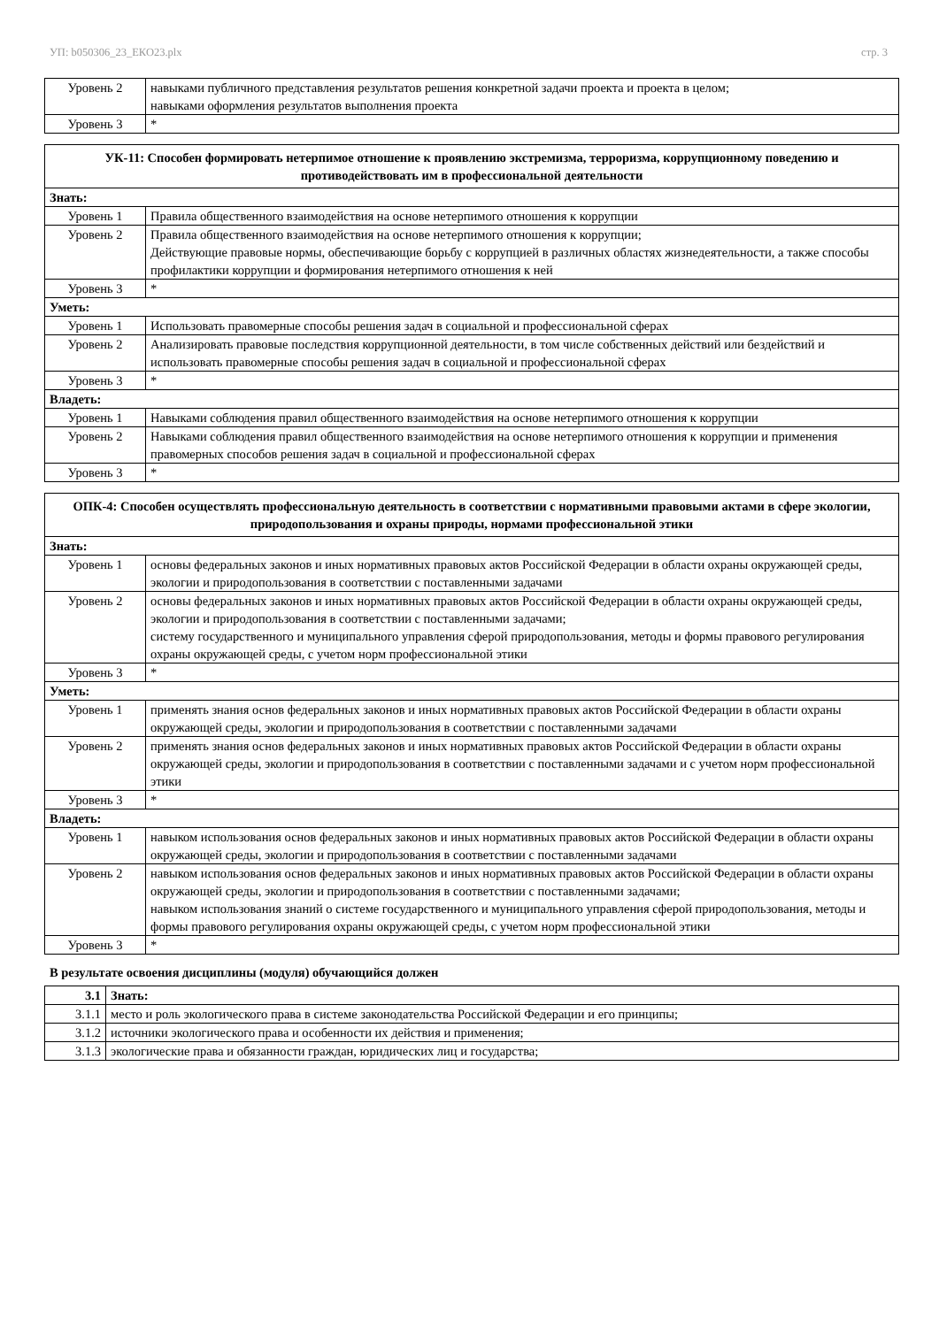УП: b050306_23_ЕКО23.plx стр. 3
| Уровень 2 | навыками публичного представления результатов решения конкретной задачи проекта и проекта в целом; навыками оформления результатов выполнения проекта |
| Уровень 3 | * |
| УК-11: Способен формировать нетерпимое отношение к проявлению экстремизма, терроризма, коррупционному поведению и противодействовать им в профессиональной деятельности | |
| --- | --- |
| Знать: | |
| Уровень 1 | Правила общественного взаимодействия на основе нетерпимого отношения к коррупции |
| Уровень 2 | Правила общественного взаимодействия на основе нетерпимого отношения к коррупции; Действующие правовые нормы, обеспечивающие борьбу с коррупцией в различных областях жизнедеятельности, а также способы профилактики коррупции и формирования нетерпимого отношения к ней |
| Уровень 3 | * |
| Уметь: | |
| Уровень 1 | Использовать правомерные способы решения задач в социальной и профессиональной сферах |
| Уровень 2 | Анализировать правовые последствия коррупционной деятельности, в том числе собственных действий или бездействий и использовать правомерные способы решения задач в социальной и профессиональной сферах |
| Уровень 3 | * |
| Владеть: | |
| Уровень 1 | Навыками соблюдения правил общественного взаимодействия на основе нетерпимого отношения к коррупции |
| Уровень 2 | Навыками соблюдения правил общественного взаимодействия на основе нетерпимого отношения к коррупции и применения правомерных способов решения задач в социальной и профессиональной сферах |
| Уровень 3 | * |
| ОПК-4: Способен осуществлять профессиональную деятельность в соответствии с нормативными правовыми актами в сфере экологии, природопользования и охраны природы, нормами профессиональной этики | |
| --- | --- |
| Знать: | |
| Уровень 1 | основы федеральных законов и иных нормативных правовых актов Российской Федерации в области охраны окружающей среды, экологии и природопользования в соответствии с поставленными задачами |
| Уровень 2 | основы федеральных законов и иных нормативных правовых актов Российской Федерации в области охраны окружающей среды, экологии и природопользования в соответствии с поставленными задачами; систему государственного и муниципального управления сферой природопользования, методы и формы правового регулирования охраны окружающей среды, с учетом норм профессиональной этики |
| Уровень 3 | * |
| Уметь: | |
| Уровень 1 | применять знания основ федеральных законов и иных нормативных правовых актов Российской Федерации в области охраны окружающей среды, экологии и природопользования в соответствии с поставленными задачами |
| Уровень 2 | применять знания основ федеральных законов и иных нормативных правовых актов Российской Федерации в области охраны окружающей среды, экологии и природопользования в соответствии с поставленными задачами и с учетом норм профессиональной этики |
| Уровень 3 | * |
| Владеть: | |
| Уровень 1 | навыком использования основ федеральных законов и иных нормативных правовых актов Российской Федерации в области охраны окружающей среды, экологии и природопользования в соответствии с поставленными задачами |
| Уровень 2 | навыком использования основ федеральных законов и иных нормативных правовых актов Российской Федерации в области охраны окружающей среды, экологии и природопользования в соответствии с поставленными задачами; навыком использования знаний о системе государственного и муниципального управления сферой природопользования, методы и формы правового регулирования охраны окружающей среды, с учетом норм профессиональной этики |
| Уровень 3 | * |
В результате освоения дисциплины (модуля) обучающийся должен
| 3.1 | Знать: |
| 3.1.1 | место и роль экологического права в системе законодательства Российской Федерации и его принципы; |
| 3.1.2 | источники экологического права и особенности их действия и применения; |
| 3.1.3 | экологические права и обязанности граждан, юридических лиц и государства; |